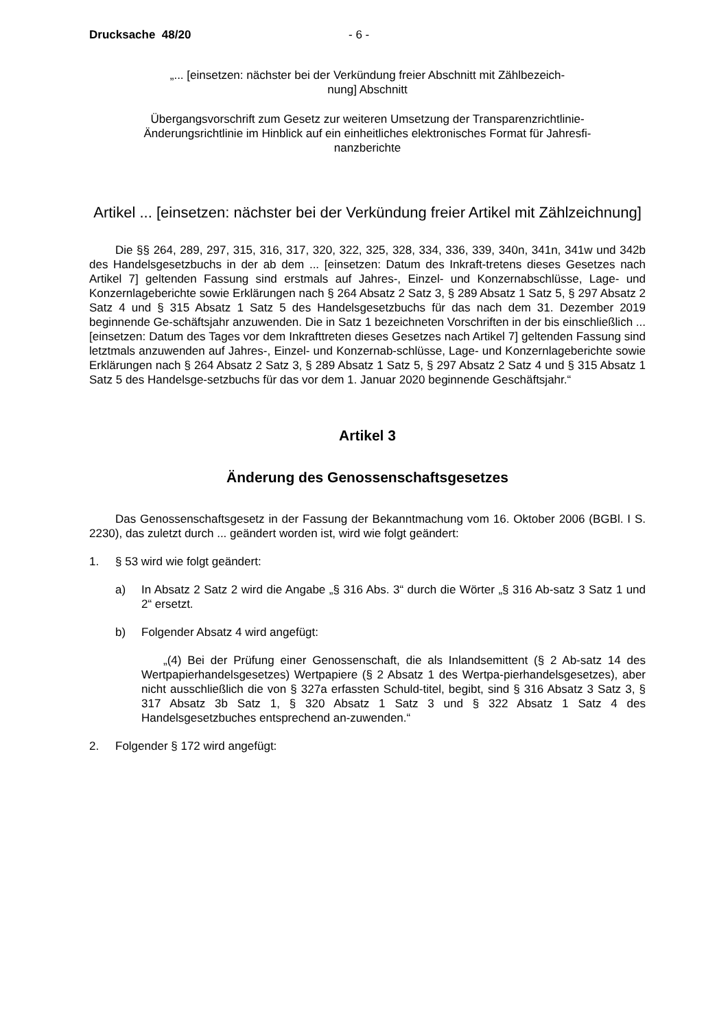Drucksache 48/20 - 6 -
„... [einsetzen: nächster bei der Verkündung freier Abschnitt mit Zählbezeich-
nung] Abschnitt
Übergangsvorschrift zum Gesetz zur weiteren Umsetzung der Transparenzrichtlinie-Änderungsrichtlinie im Hinblick auf ein einheitliches elektronisches Format für Jahresfi-
nanzberichte
Artikel ... [einsetzen: nächster bei der Verkündung freier Artikel mit Zählzeichnung]
Die §§ 264, 289, 297, 315, 316, 317, 320, 322, 325, 328, 334, 336, 339, 340n, 341n, 341w und 342b des Handelsgesetzbuchs in der ab dem ... [einsetzen: Datum des Inkraft-tretens dieses Gesetzes nach Artikel 7] geltenden Fassung sind erstmals auf Jahres-, Einzel- und Konzernabschlüsse, Lage- und Konzernlageberichte sowie Erklärungen nach § 264 Absatz 2 Satz 3, § 289 Absatz 1 Satz 5, § 297 Absatz 2 Satz 4 und § 315 Absatz 1 Satz 5 des Handelsgesetzbuchs für das nach dem 31. Dezember 2019 beginnende Ge-schäftsjahr anzuwenden. Die in Satz 1 bezeichneten Vorschriften in der bis einschließlich ... [einsetzen: Datum des Tages vor dem Inkrafttreten dieses Gesetzes nach Artikel 7] geltenden Fassung sind letztmals anzuwenden auf Jahres-, Einzel- und Konzernab-schlüsse, Lage- und Konzernlageberichte sowie Erklärungen nach § 264 Absatz 2 Satz 3, § 289 Absatz 1 Satz 5, § 297 Absatz 2 Satz 4 und § 315 Absatz 1 Satz 5 des Handelsge-setzbuchs für das vor dem 1. Januar 2020 beginnende Geschäftsjahr.“
Artikel 3
Änderung des Genossenschaftsgesetzes
Das Genossenschaftsgesetz in der Fassung der Bekanntmachung vom 16. Oktober 2006 (BGBl. I S. 2230), das zuletzt durch ... geändert worden ist, wird wie folgt geändert:
1. § 53 wird wie folgt geändert:
a) In Absatz 2 Satz 2 wird die Angabe „§ 316 Abs. 3“ durch die Wörter „§ 316 Ab-satz 3 Satz 1 und 2“ ersetzt.
b) Folgender Absatz 4 wird angefügt:
„(4) Bei der Prüfung einer Genossenschaft, die als Inlandsemittent (§ 2 Ab-satz 14 des Wertpapierhandelsgesetzes) Wertpapiere (§ 2 Absatz 1 des Wertpa-pierhandelsgesetzes), aber nicht ausschließlich die von § 327a erfassten Schuld-titel, begibt, sind § 316 Absatz 3 Satz 3, § 317 Absatz 3b Satz 1, § 320 Absatz 1 Satz 3 und § 322 Absatz 1 Satz 4 des Handelsgesetzbuches entsprechend an-zuwenden.“
2. Folgender § 172 wird angefügt: